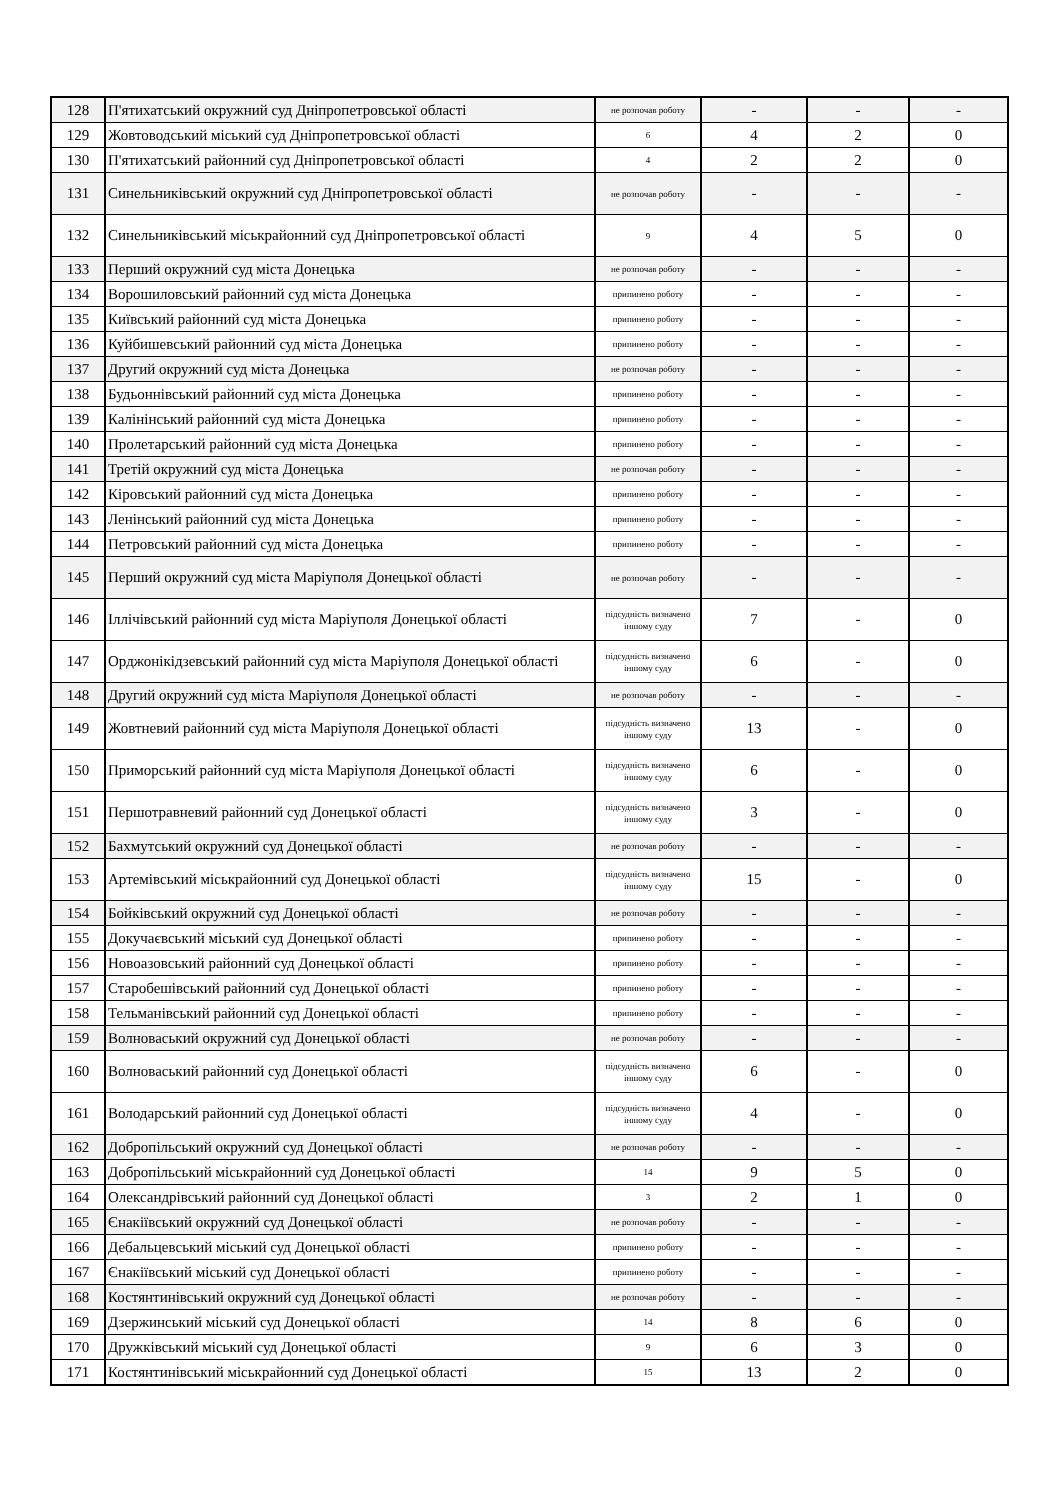| 128 | П'ятихатський окружний суд Дніпропетровської області | не розпочав роботу | - | - | - |
| 129 | Жовтоводський міський суд Дніпропетровської області | 6 | 4 | 2 | 0 |
| 130 | П'ятихатський районний суд Дніпропетровської області | 4 | 2 | 2 | 0 |
| 131 | Синельниківський окружний суд Дніпропетровської області | не розпочав роботу | - | - | - |
| 132 | Синельниківський міськрайонний суд Дніпропетровської області | 9 | 4 | 5 | 0 |
| 133 | Перший окружний суд міста Донецька | не розпочав роботу | - | - | - |
| 134 | Ворошиловський районний суд міста Донецька | припинено роботу | - | - | - |
| 135 | Київський районний суд міста Донецька | припинено роботу | - | - | - |
| 136 | Куйбишевський районний суд міста Донецька | припинено роботу | - | - | - |
| 137 | Другий окружний суд міста Донецька | не розпочав роботу | - | - | - |
| 138 | Будьоннівський районний суд міста Донецька | припинено роботу | - | - | - |
| 139 | Калінінський районний суд міста Донецька | припинено роботу | - | - | - |
| 140 | Пролетарський районний суд міста Донецька | припинено роботу | - | - | - |
| 141 | Третій окружний суд міста Донецька | не розпочав роботу | - | - | - |
| 142 | Кіровський районний суд міста Донецька | припинено роботу | - | - | - |
| 143 | Ленінський районний суд міста Донецька | припинено роботу | - | - | - |
| 144 | Петровський районний суд міста Донецька | припинено роботу | - | - | - |
| 145 | Перший окружний суд міста Маріуполя Донецької області | не розпочав роботу | - | - | - |
| 146 | Іллічівський районний суд міста Маріуполя Донецької області | підсудність визначено іншому суду | 7 | - | 0 |
| 147 | Орджонікідзевський районний суд міста Маріуполя Донецької області | підсудність визначено іншому суду | 6 | - | 0 |
| 148 | Другий окружний суд міста Маріуполя Донецької області | не розпочав роботу | - | - | - |
| 149 | Жовтневий районний суд міста Маріуполя Донецької області | підсудність визначено іншому суду | 13 | - | 0 |
| 150 | Приморський районний суд міста Маріуполя Донецької області | підсудність визначено іншому суду | 6 | - | 0 |
| 151 | Першотравневий районний суд Донецької області | підсудність визначено іншому суду | 3 | - | 0 |
| 152 | Бахмутський окружний суд Донецької області | не розпочав роботу | - | - | - |
| 153 | Артемівський міськрайонний суд Донецької області | підсудність визначено іншому суду | 15 | - | 0 |
| 154 | Бойківський окружний суд Донецької області | не розпочав роботу | - | - | - |
| 155 | Докучаєвський міський суд Донецької області | припинено роботу | - | - | - |
| 156 | Новоазовський районний суд Донецької області | припинено роботу | - | - | - |
| 157 | Старобешівський районний суд Донецької області | припинено роботу | - | - | - |
| 158 | Тельманівський районний суд Донецької області | припинено роботу | - | - | - |
| 159 | Волноваський окружний суд Донецької області | не розпочав роботу | - | - | - |
| 160 | Волноваський районний суд Донецької області | підсудність визначено іншому суду | 6 | - | 0 |
| 161 | Володарський районний суд Донецької області | підсудність визначено іншому суду | 4 | - | 0 |
| 162 | Добропільський окружний суд Донецької області | не розпочав роботу | - | - | - |
| 163 | Добропільський міськрайонний суд Донецької області | 14 | 9 | 5 | 0 |
| 164 | Олександрівський районний суд Донецької області | 3 | 2 | 1 | 0 |
| 165 | Єнакіївський окружний суд Донецької області | не розпочав роботу | - | - | - |
| 166 | Дебальцевський міський суд Донецької області | припинено роботу | - | - | - |
| 167 | Єнакіївський міський суд Донецької області | припинено роботу | - | - | - |
| 168 | Костянтинівський окружний суд Донецької області | не розпочав роботу | - | - | - |
| 169 | Дзержинський міський суд Донецької області | 14 | 8 | 6 | 0 |
| 170 | Дружківський міський суд Донецької області | 9 | 6 | 3 | 0 |
| 171 | Костянтинівський міськрайонний суд Донецької області | 15 | 13 | 2 | 0 |